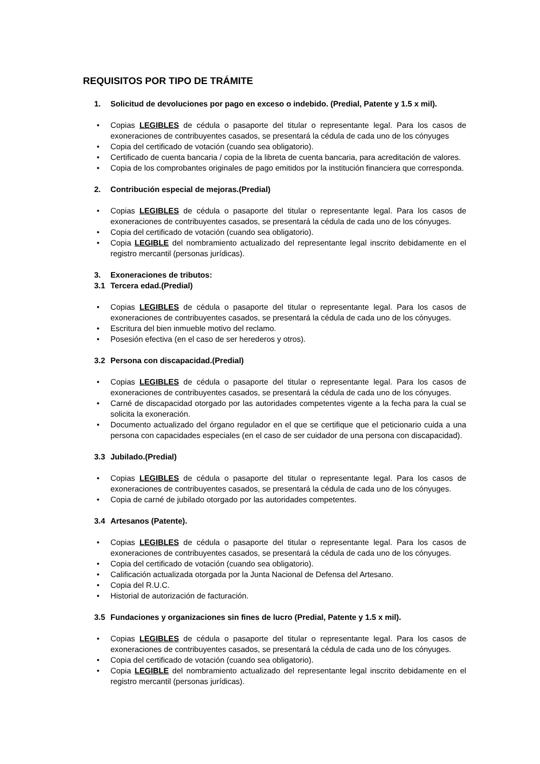REQUISITOS POR TIPO DE TRÁMITE
1. Solicitud de devoluciones por pago en exceso o indebido. (Predial, Patente y 1.5 x mil).
• Copias LEGIBLES de cédula o pasaporte del titular o representante legal. Para los casos de exoneraciones de contribuyentes casados, se presentará la cédula de cada uno de los cónyuges
• Copia del certificado de votación (cuando sea obligatorio).
• Certificado de cuenta bancaria / copia de la libreta de cuenta bancaria, para acreditación de valores.
• Copia de los comprobantes originales de pago emitidos por la institución financiera que corresponda.
2. Contribución especial de mejoras.(Predial)
• Copias LEGIBLES de cédula o pasaporte del titular o representante legal. Para los casos de exoneraciones de contribuyentes casados, se presentará la cédula de cada uno de los cónyuges.
• Copia del certificado de votación (cuando sea obligatorio).
• Copia LEGIBLE del nombramiento actualizado del representante legal inscrito debidamente en el registro mercantil (personas jurídicas).
3. Exoneraciones de tributos:
3.1 Tercera edad.(Predial)
• Copias LEGIBLES de cédula o pasaporte del titular o representante legal. Para los casos de exoneraciones de contribuyentes casados, se presentará la cédula de cada uno de los cónyuges.
• Escritura del bien inmueble motivo del reclamo.
• Posesión efectiva (en el caso de ser herederos y otros).
3.2 Persona con discapacidad.(Predial)
• Copias LEGIBLES de cédula o pasaporte del titular o representante legal. Para los casos de exoneraciones de contribuyentes casados, se presentará la cédula de cada uno de los cónyuges.
• Carné de discapacidad otorgado por las autoridades competentes vigente a la fecha para la cual se solicita la exoneración.
• Documento actualizado del órgano regulador en el que se certifique que el peticionario cuida a una persona con capacidades especiales (en el caso de ser cuidador de una persona con discapacidad).
3.3 Jubilado.(Predial)
• Copias LEGIBLES de cédula o pasaporte del titular o representante legal. Para los casos de exoneraciones de contribuyentes casados, se presentará la cédula de cada uno de los cónyuges.
• Copia de carné de jubilado otorgado por las autoridades competentes.
3.4 Artesanos (Patente).
• Copias LEGIBLES de cédula o pasaporte del titular o representante legal. Para los casos de exoneraciones de contribuyentes casados, se presentará la cédula de cada uno de los cónyuges.
• Copia del certificado de votación (cuando sea obligatorio).
• Calificación actualizada otorgada por la Junta Nacional de Defensa del Artesano.
• Copia del R.U.C.
• Historial de autorización de facturación.
3.5 Fundaciones y organizaciones sin fines de lucro (Predial, Patente y 1.5 x mil).
• Copias LEGIBLES de cédula o pasaporte del titular o representante legal. Para los casos de exoneraciones de contribuyentes casados, se presentará la cédula de cada uno de los cónyuges.
• Copia del certificado de votación (cuando sea obligatorio).
• Copia LEGIBLE del nombramiento actualizado del representante legal inscrito debidamente en el registro mercantil (personas jurídicas).